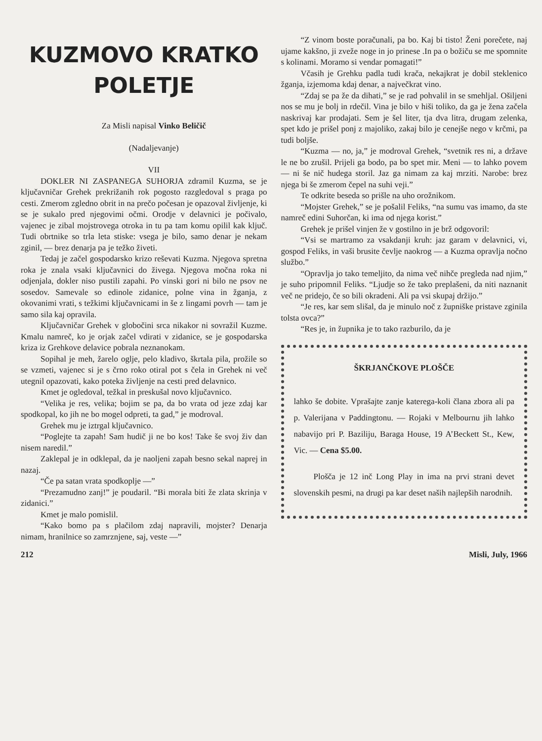KUZMOVO KRATKO
POLETJE
Za Misli napisal Vinko Beličič
(Nadaljevanje)
VII
DOKLER NI ZASPANEGA SUHORJA zdramil Kuzma, se je ključavničar Grehek prekrižanih rok pogosto razgledoval s praga po cesti. Zmerom zgledno obrit in na prečo počesan je opazoval življenje, ki se je sukalo pred njegovimi očmi. Orodje v delavnici je počivalo, vajenec je zibal mojstrovega otroka in tu pa tam komu opilil kak ključ. Tudi obrtnike so trla leta stiske: vsega je bilo, samo denar je nekam zginil, — brez denarja pa je težko živeti.
Tedaj je začel gospodarsko krizo reševati Kuzma. Njegova spretna roka je znala vsaki ključavnici do živega. Njegova močna roka ni odjenjala, dokler niso pustili zapahi. Po vinski gori ni bilo ne psov ne sosedov. Samevale so edinole zidanice, polne vina in žganja, z okovanimi vrati, s težkimi ključavnicami in še z lingami povrh — tam je samo sila kaj opravila.
Ključavničar Grehek v globočini srca nikakor ni sovražil Kuzme. Kmalu namreč, ko je orjak začel vdirati v zidanice, se je gospodarska kriza iz Grehkove delavice pobrala neznanokam.
Sopihal je meh, žarelo oglje, pelo kladivo, škrtala pila, prožile so se vzmeti, vajenec si je s črno roko otiral pot s čela in Grehek ni več utegnil opazovati, kako poteka življenje na cesti pred delavnico.
Kmet je ogledoval, težkal in preskušal novo ključavnico.
“Velika je res, velika; bojim se pa, da bo vrata od jeze zdaj kar spodkopal, ko jih ne bo mogel odpreti, ta gad,” je modroval.
Grehek mu je iztrgal ključavnico.
“Poglejte ta zapah! Sam hudič ji ne bo kos! Take še svoj živ dan nisem naredil.”
Zaklepal je in odklepal, da je naoljeni zapah besno sekal naprej in nazaj.
“Če pa satan vrata spodkoplje —”
“Prezamudno zanj!” je poudaril. “Bi morala biti že zlata skrinja v zidanici.”
Kmet je malo pomislil.
“Kako bomo pa s plačilom zdaj napravili, mojster? Denarja nimam, hranilnice so zamrznjene, saj, veste —”
“Z vinom boste poračunali, pa bo. Kaj bi tisto! Ženi porečete, naj ujame kakšno, ji zveže noge in jo prinese .In pa o božiču se me spomnite s kolinami. Moramo si vendar pomagati!”
Včasih je Grehku padla tudi krača, nekajkrat je dobil steklenico žganja, izjemoma kdaj denar, a največkrat vino.
“Zdaj se pa že da dihati,” se je rad pohvalil in se smehljal. Ošiljeni nos se mu je bolj in rdečil. Vina je bilo v hiši toliko, da ga je žena začela naskrivaj kar prodajati. Sem je šel liter, tja dva litra, drugam zelenka, spet kdo je prišel ponj z majoliko, zakaj bilo je cenejše nego v krčmi, pa tudi boljše.
“Kuzma — no, ja,” je modroval Grehek, “svetnik res ni, a države le ne bo zrušil. Prijeli ga bodo, pa bo spet mir. Meni — to lahko povem — ni še nič hudega storil. Jaz ga nimam za kaj mrziti. Narobe: brez njega bi še zmerom čepel na suhi veji.”
Te odkrite beseda so prišle na uho orožnikom.
“Mojster Grehek,” se je pošalil Feliks, “na sumu vas imamo, da ste namreč edini Suhorčan, ki ima od njega korist.”
Grehek je prišel vinjen že v gostilno in je brž odgovoril:
“Vsi se martramo za vsakdanji kruh: jaz garam v delavnici, vi, gospod Feliks, in vaši brusite čevlje naokrog — a Kuzma opravlja nočno službo.”
“Opravlja jo tako temeljito, da nima več nihče pregleda nad njim,” je suho pripomnil Feliks. “Ljudje so že tako preplašeni, da niti naznanit več ne pridejo, če so bili okradeni. Ali pa vsi skupaj držijo.”
“Je res, kar sem slišal, da je minulo noč z župniške pristave zginila tolsta ovca?”
“Res je, in župnika je to tako razburilo, da je
ŠKRJANČKOVE PLOŠČE
lahko še dobite. Vprašajte zanje katerega-koli člana zbora ali pa p. Valerijana v Paddingtonu. — Rojaki v Melbournu jih lahko nabavijo pri P. Baziliju, Baraga House, 19 A’Beckett St., Kew, Vic. — Cena $5.00.
Plošča je 12 inč Long Play in ima na prvi strani devet slovenskih pesmi, na drugi pa kar deset naših najlepših narodnih.
212 Misli, July, 1966